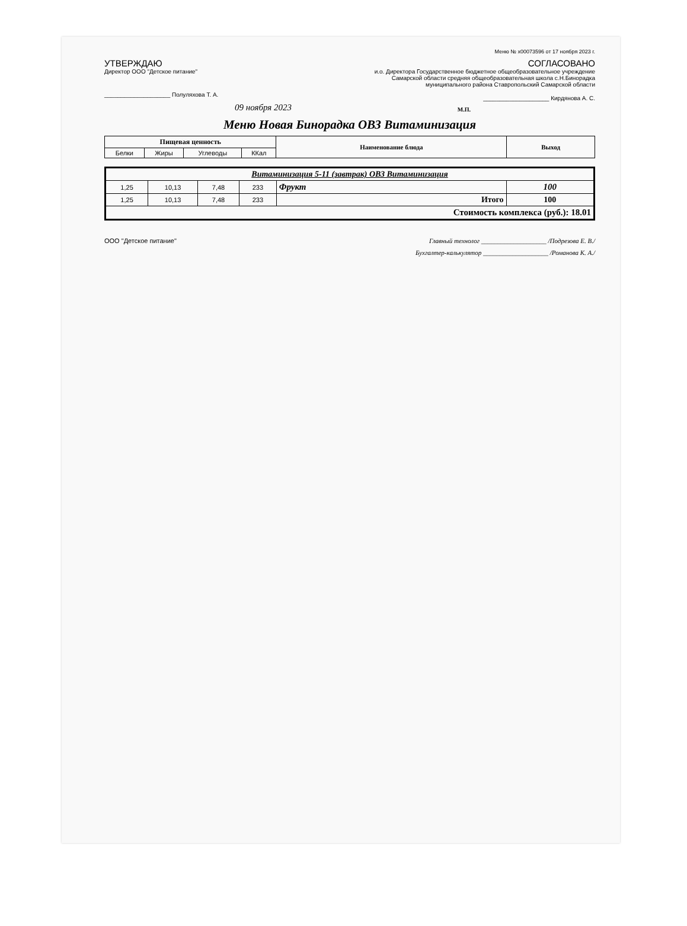Меню № х00073596 от 17 ноября 2023 г.
УТВЕРЖДАЮ
Директор ООО "Детское питание"
____________________ Полуляхова Т. А.
09 ноября 2023
СОГЛАСОВАНО
и.о. Директора Государственное бюджетное общеобразовательное учреждение
Самарской области средняя общеобразовательная школа с.Н.Бинорадка
муниципального района Ставропольский Самарской области
____________________ Кирдянова А. С.
М.П.
Меню Новая Бинорадка ОВЗ Витаминизация
| Пищевая ценность | | | | Наименование блюда | Выход |
| --- | --- | --- | --- | --- | --- |
| Белки | Жиры | Углеводы | ККал | | |
| Витаминизация 5-11 (завтрак) ОВЗ Витаминизация | | | | | |
| 1,25 | 10,13 | 7,48 | 233 | Фрукт | 100 |
| 1,25 | 10,13 | 7,48 | 233 | Итого | 100 |
| Стоимость комплекса (руб.): 18.01 | | | | | |
ООО "Детское питание" Главный технолог ____________________ /Подрезова Е. В./
Бухгалтер-калькулятор ____________________ /Романова К. А./